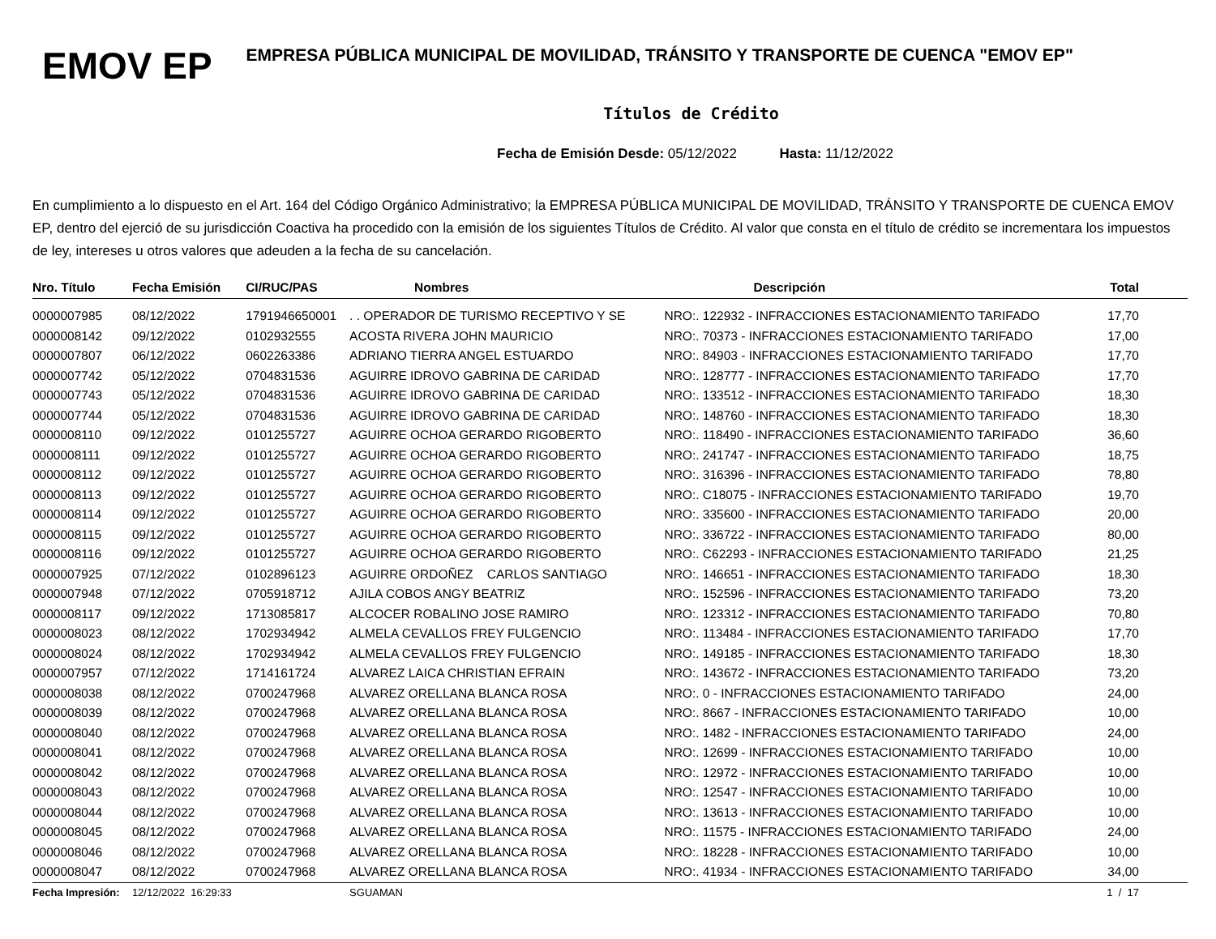EMOV EP
EMPRESA PÚBLICA MUNICIPAL DE MOVILIDAD, TRÁNSITO Y TRANSPORTE DE CUENCA "EMOV EP"
Títulos de Crédito
Fecha de Emisión Desde: 05/12/2022 Hasta: 11/12/2022
En cumplimiento a lo dispuesto en el Art. 164 del Código Orgánico Administrativo; la EMPRESA PÚBLICA MUNICIPAL DE MOVILIDAD, TRÁNSITO Y TRANSPORTE DE CUENCA EMOV EP, dentro del ejerció de su jurisdicción Coactiva ha procedido con la emisión de los siguientes Títulos de Crédito. Al valor que consta en el título de crédito se incrementara los impuestos de ley, intereses u otros valores que adeuden a la fecha de su cancelación.
| Nro. Título | Fecha Emisión | CI/RUC/PAS | Nombres | Descripción | Total |
| --- | --- | --- | --- | --- | --- |
| 0000007985 | 08/12/2022 | 1791946650001 | . . OPERADOR DE TURISMO RECEPTIVO Y SE | NRO:. 122932 - INFRACCIONES ESTACIONAMIENTO TARIFADO | 17,70 |
| 0000008142 | 09/12/2022 | 0102932555 | ACOSTA RIVERA JOHN MAURICIO | NRO:. 70373 - INFRACCIONES ESTACIONAMIENTO TARIFADO | 17,00 |
| 0000007807 | 06/12/2022 | 0602263386 | ADRIANO TIERRA ANGEL ESTUARDO | NRO:. 84903 - INFRACCIONES ESTACIONAMIENTO TARIFADO | 17,70 |
| 0000007742 | 05/12/2022 | 0704831536 | AGUIRRE IDROVO GABRINA DE CARIDAD | NRO:. 128777 - INFRACCIONES ESTACIONAMIENTO TARIFADO | 17,70 |
| 0000007743 | 05/12/2022 | 0704831536 | AGUIRRE IDROVO GABRINA DE CARIDAD | NRO:. 133512 - INFRACCIONES ESTACIONAMIENTO TARIFADO | 18,30 |
| 0000007744 | 05/12/2022 | 0704831536 | AGUIRRE IDROVO GABRINA DE CARIDAD | NRO:. 148760 - INFRACCIONES ESTACIONAMIENTO TARIFADO | 18,30 |
| 0000008110 | 09/12/2022 | 0101255727 | AGUIRRE OCHOA GERARDO RIGOBERTO | NRO:. 118490 - INFRACCIONES ESTACIONAMIENTO TARIFADO | 36,60 |
| 0000008111 | 09/12/2022 | 0101255727 | AGUIRRE OCHOA GERARDO RIGOBERTO | NRO:. 241747 - INFRACCIONES ESTACIONAMIENTO TARIFADO | 18,75 |
| 0000008112 | 09/12/2022 | 0101255727 | AGUIRRE OCHOA GERARDO RIGOBERTO | NRO:. 316396 - INFRACCIONES ESTACIONAMIENTO TARIFADO | 78,80 |
| 0000008113 | 09/12/2022 | 0101255727 | AGUIRRE OCHOA GERARDO RIGOBERTO | NRO:. C18075 - INFRACCIONES ESTACIONAMIENTO TARIFADO | 19,70 |
| 0000008114 | 09/12/2022 | 0101255727 | AGUIRRE OCHOA GERARDO RIGOBERTO | NRO:. 335600 - INFRACCIONES ESTACIONAMIENTO TARIFADO | 20,00 |
| 0000008115 | 09/12/2022 | 0101255727 | AGUIRRE OCHOA GERARDO RIGOBERTO | NRO:. 336722 - INFRACCIONES ESTACIONAMIENTO TARIFADO | 80,00 |
| 0000008116 | 09/12/2022 | 0101255727 | AGUIRRE OCHOA GERARDO RIGOBERTO | NRO:. C62293 - INFRACCIONES ESTACIONAMIENTO TARIFADO | 21,25 |
| 0000007925 | 07/12/2022 | 0102896123 | AGUIRRE ORDOÑEZ CARLOS SANTIAGO | NRO:. 146651 - INFRACCIONES ESTACIONAMIENTO TARIFADO | 18,30 |
| 0000007948 | 07/12/2022 | 0705918712 | AJILA COBOS ANGY BEATRIZ | NRO:. 152596 - INFRACCIONES ESTACIONAMIENTO TARIFADO | 73,20 |
| 0000008117 | 09/12/2022 | 1713085817 | ALCOCER ROBALINO JOSE RAMIRO | NRO:. 123312 - INFRACCIONES ESTACIONAMIENTO TARIFADO | 70,80 |
| 0000008023 | 08/12/2022 | 1702934942 | ALMELA CEVALLOS FREY FULGENCIO | NRO:. 113484 - INFRACCIONES ESTACIONAMIENTO TARIFADO | 17,70 |
| 0000008024 | 08/12/2022 | 1702934942 | ALMELA CEVALLOS FREY FULGENCIO | NRO:. 149185 - INFRACCIONES ESTACIONAMIENTO TARIFADO | 18,30 |
| 0000007957 | 07/12/2022 | 1714161724 | ALVAREZ LAICA CHRISTIAN EFRAIN | NRO:. 143672 - INFRACCIONES ESTACIONAMIENTO TARIFADO | 73,20 |
| 0000008038 | 08/12/2022 | 0700247968 | ALVAREZ ORELLANA BLANCA ROSA | NRO:. 0 - INFRACCIONES ESTACIONAMIENTO TARIFADO | 24,00 |
| 0000008039 | 08/12/2022 | 0700247968 | ALVAREZ ORELLANA BLANCA ROSA | NRO:. 8667 - INFRACCIONES ESTACIONAMIENTO TARIFADO | 10,00 |
| 0000008040 | 08/12/2022 | 0700247968 | ALVAREZ ORELLANA BLANCA ROSA | NRO:. 1482 - INFRACCIONES ESTACIONAMIENTO TARIFADO | 24,00 |
| 0000008041 | 08/12/2022 | 0700247968 | ALVAREZ ORELLANA BLANCA ROSA | NRO:. 12699 - INFRACCIONES ESTACIONAMIENTO TARIFADO | 10,00 |
| 0000008042 | 08/12/2022 | 0700247968 | ALVAREZ ORELLANA BLANCA ROSA | NRO:. 12972 - INFRACCIONES ESTACIONAMIENTO TARIFADO | 10,00 |
| 0000008043 | 08/12/2022 | 0700247968 | ALVAREZ ORELLANA BLANCA ROSA | NRO:. 12547 - INFRACCIONES ESTACIONAMIENTO TARIFADO | 10,00 |
| 0000008044 | 08/12/2022 | 0700247968 | ALVAREZ ORELLANA BLANCA ROSA | NRO:. 13613 - INFRACCIONES ESTACIONAMIENTO TARIFADO | 10,00 |
| 0000008045 | 08/12/2022 | 0700247968 | ALVAREZ ORELLANA BLANCA ROSA | NRO:. 11575 - INFRACCIONES ESTACIONAMIENTO TARIFADO | 24,00 |
| 0000008046 | 08/12/2022 | 0700247968 | ALVAREZ ORELLANA BLANCA ROSA | NRO:. 18228 - INFRACCIONES ESTACIONAMIENTO TARIFADO | 10,00 |
| 0000008047 | 08/12/2022 | 0700247968 | ALVAREZ ORELLANA BLANCA ROSA | NRO:. 41934 - INFRACCIONES ESTACIONAMIENTO TARIFADO | 34,00 |
| Fecha Impresión: | 12/12/2022 16:29:33 | | SGUAMAN | | 1 / 17 |